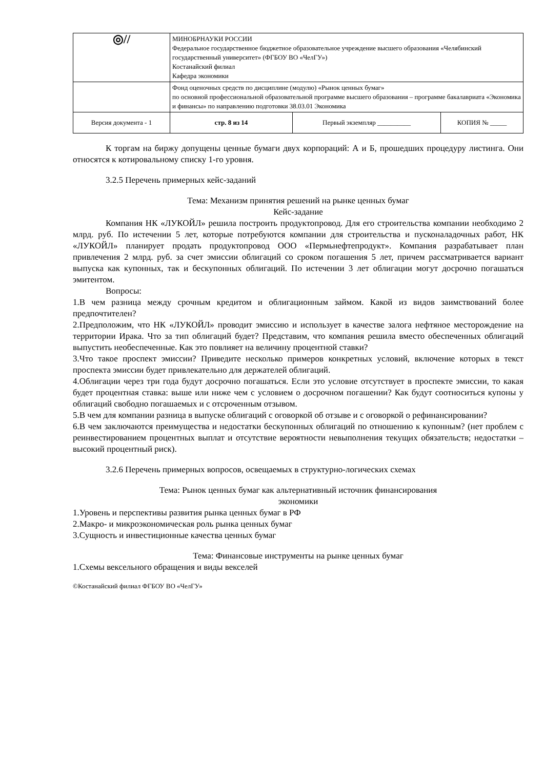| ◎// | МИНОБРНАУКИ РОССИИ Федеральное государственное бюджетное образовательное учреждение высшего образования «Челябинский государственный университет» (ФГБОУ ВО «ЧелГУ») Костанайский филиал Кафедра экономики | | |
| | Фонд оценочных средств по дисциплине (модулю) «Рынок ценных бумаг» по основной профессиональной образовательной программе высшего образования – программе бакалавриата «Экономика и финансы» по направлению подготовки 38.03.01 Экономика | | |
| Версия документа - 1 | стр. 8 из 14 | Первый экземпляр __________ | КОПИЯ № _____ |
К торгам на биржу допущены ценные бумаги двух корпораций: А и Б, прошедших процедуру листинга. Они относятся к котировальному списку 1-го уровня.
3.2.5 Перечень примерных кейс-заданий
Тема: Механизм принятия решений на рынке ценных бумаг
Кейс-задание
Компания НК «ЛУКОЙЛ» решила построить продуктопровод. Для его строительства компании необходимо 2 млрд. руб. По истечении 5 лет, которые потребуются компании для строительства и пусконаладочных работ, НК «ЛУКОЙЛ» планирует продать продуктопровод ООО «Пермьнефтепродукт». Компания разрабатывает план привлечения 2 млрд. руб. за счет эмиссии облигаций со сроком погашения 5 лет, причем рассматривается вариант выпуска как купонных, так и бескупонных облигаций. По истечении 3 лет облигации могут досрочно погашаться эмитентом.
Вопросы:
1.В чем разница между срочным кредитом и облигационным займом. Какой из видов заимствований более предпочтителен?
2.Предположим, что НК «ЛУКОЙЛ» проводит эмиссию и использует в качестве залога нефтяное месторождение на территории Ирака. Что за тип облигаций будет? Представим, что компания решила вместо обеспеченных облигаций выпустить необеспеченные. Как это повлияет на величину процентной ставки?
3.Что такое проспект эмиссии? Приведите несколько примеров конкретных условий, включение которых в текст проспекта эмиссии будет привлекательно для держателей облигаций.
4.Облигации через три года будут досрочно погашаться. Если это условие отсутствует в проспекте эмиссии, то какая будет процентная ставка: выше или ниже чем с условием о досрочном погашении? Как будут соотноситься купоны у облигаций свободно погашаемых и с отсроченным отзывом.
5.В чем для компании разница в выпуске облигаций с оговоркой об отзыве и с оговоркой о рефинансировании?
6.В чем заключаются преимущества и недостатки бескупонных облигаций по отношению к купонным? (нет проблем с реинвестированием процентных выплат и отсутствие вероятности невыполнения текущих обязательств; недостатки – высокий процентный риск).
3.2.6 Перечень примерных вопросов, освещаемых в структурно-логических схемах
Тема: Рынок ценных бумаг как альтернативный источник финансирования
экономики
1.Уровень и перспективы развития рынка ценных бумаг в РФ
2.Макро- и микроэкономическая роль рынка ценных бумаг
3.Сущность и инвестиционные качества ценных бумаг
Тема: Финансовые инструменты на рынке ценных бумаг
1.Схемы вексельного обращения и виды векселей
©Костанайский филиал ФГБОУ ВО «ЧелГУ»